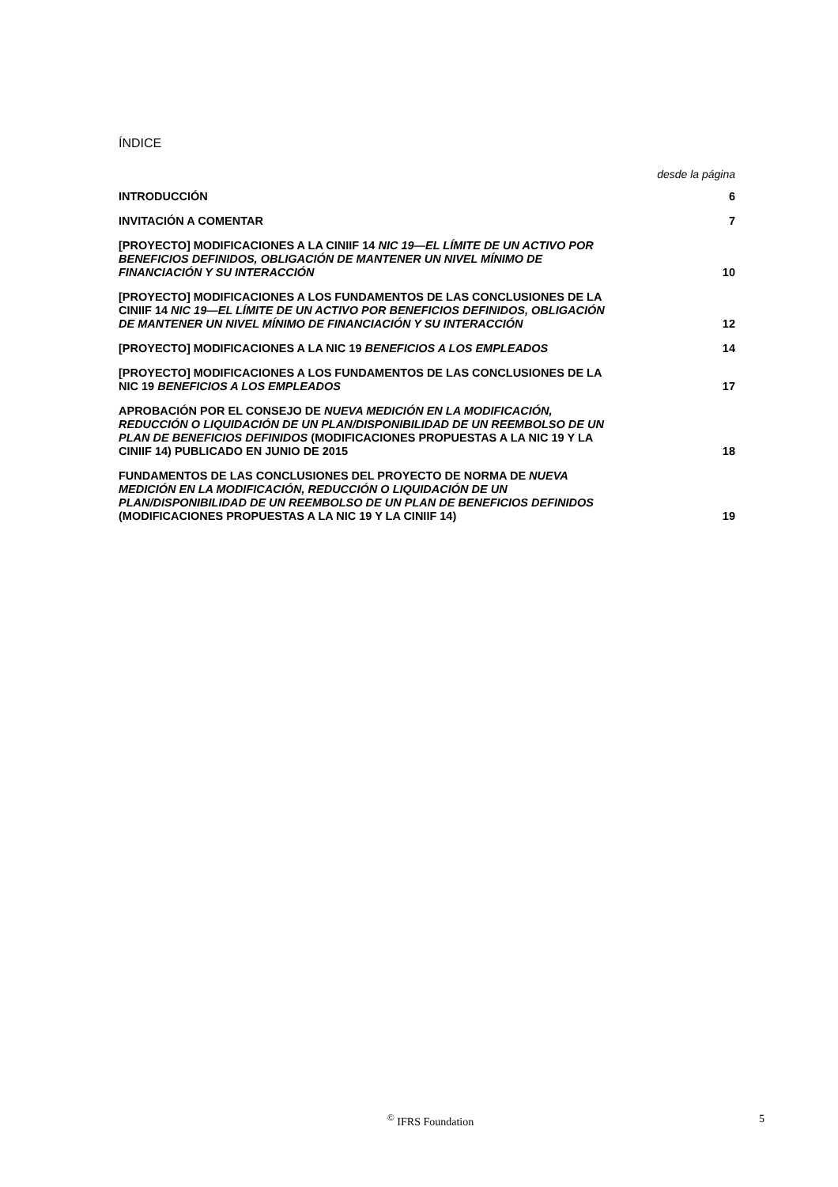ÍNDICE
desde la página
INTRODUCCIÓN
6
INVITACIÓN A COMENTAR
7
[PROYECTO] MODIFICACIONES A LA CINIIF 14 NIC 19—EL LÍMITE DE UN ACTIVO POR BENEFICIOS DEFINIDOS, OBLIGACIÓN DE MANTENER UN NIVEL MÍNIMO DE FINANCIACIÓN Y SU INTERACCIÓN
10
[PROYECTO] MODIFICACIONES A LOS FUNDAMENTOS DE LAS CONCLUSIONES DE LA CINIIF 14 NIC 19—EL LÍMITE DE UN ACTIVO POR BENEFICIOS DEFINIDOS, OBLIGACIÓN DE MANTENER UN NIVEL MÍNIMO DE FINANCIACIÓN Y SU INTERACCIÓN
12
[PROYECTO] MODIFICACIONES A LA NIC 19 BENEFICIOS A LOS EMPLEADOS
14
[PROYECTO] MODIFICACIONES A LOS FUNDAMENTOS DE LAS CONCLUSIONES DE LA NIC 19 BENEFICIOS A LOS EMPLEADOS
17
APROBACIÓN POR EL CONSEJO DE NUEVA MEDICIÓN EN LA MODIFICACIÓN, REDUCCIÓN O LIQUIDACIÓN DE UN PLAN/DISPONIBILIDAD DE UN REEMBOLSO DE UN PLAN DE BENEFICIOS DEFINIDOS (MODIFICACIONES PROPUESTAS A LA NIC 19 Y LA CINIIF 14) PUBLICADO EN JUNIO DE 2015
18
FUNDAMENTOS DE LAS CONCLUSIONES DEL PROYECTO DE NORMA DE NUEVA MEDICIÓN EN LA MODIFICACIÓN, REDUCCIÓN O LIQUIDACIÓN DE UN PLAN/DISPONIBILIDAD DE UN REEMBOLSO DE UN PLAN DE BENEFICIOS DEFINIDOS (MODIFICACIONES PROPUESTAS A LA NIC 19 Y LA CINIIF 14)
19
<sup>©</sup> IFRS Foundation 5